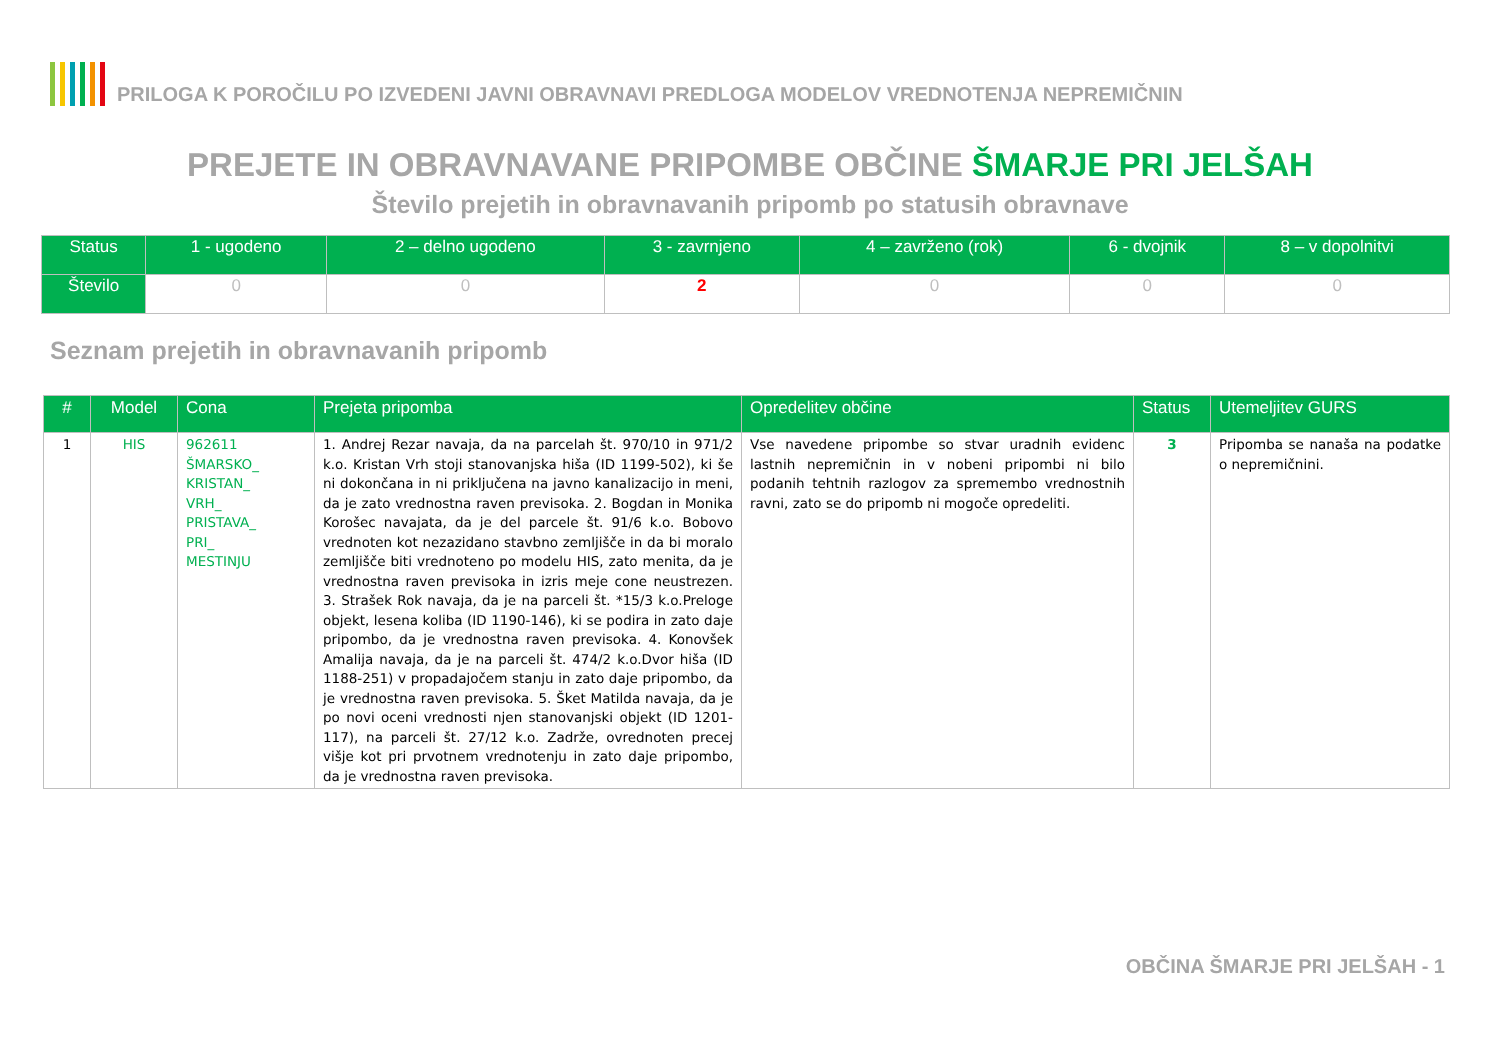PRILOGA K POROČILU PO IZVEDENI JAVNI OBRAVNAVI PREDLOGA MODELOV VREDNOTENJA NEPREMIČNIN
PREJETE IN OBRAVNAVANE PRIPOMBE OBČINE ŠMARJE PRI JELŠAH
Število prejetih in obravnavanih pripomb po statusih obravnave
| Status | 1 - ugodeno | 2 – delno ugodeno | 3 - zavrnjeno | 4 – zavrženo (rok) | 6 - dvojnik | 8 – v dopolnitvi |
| --- | --- | --- | --- | --- | --- | --- |
| Število | 0 | 0 | 2 | 0 | 0 | 0 |
Seznam prejetih in obravnavanih pripomb
| # | Model | Cona | Prejeta pripomba | Opredelitev občine | Status | Utemeljitev GURS |
| --- | --- | --- | --- | --- | --- | --- |
| 1 | HIS | 962611 ŠMARSKO_ KRISTAN_ VRH_ PRISTAVA_ PRI_ MESTINJU | 1. Andrej Rezar navaja, da na parcelah št. 970/10 in 971/2 k.o. Kristan Vrh stoji stanovanjska hiša (ID 1199-502), ki še ni dokončana in ni priključena na javno kanalizacijo in meni, da je zato vrednostna raven previsoka. 2. Bogdan in Monika Korošec navajata, da je del parcele št. 91/6 k.o. Bobovo vrednoten kot nezazidano stavbno zemljišče in da bi moralo zemljišče biti vrednoteno po modelu HIS, zato menita, da je vrednostna raven previsoka in izris meje cone neustrezen. 3. Strašek Rok navaja, da je na parceli št. *15/3 k.o.Preloge objekt, lesena koliba (ID 1190-146), ki se podira in zato daje pripombo, da je vrednostna raven previsoka. 4. Konovšek Amalija navaja, da je na parceli št. 474/2 k.o.Dvor hiša (ID 1188-251) v propadajočem stanju in zato daje pripombo, da je vrednostna raven previsoka. 5. Šket Matilda navaja, da je po novi oceni vrednosti njen stanovanjski objekt (ID 1201-117), na parceli št. 27/12 k.o. Zadrže, ovrednoten precej višje kot pri prvotnem vrednotenju in zato daje pripombo, da je vrednostna raven previsoka. | Vse navedene pripombe so stvar uradnih evidenc lastnih nepremičnin in v nobeni pripombi ni bilo podanih tehtnih razlogov za spremembo vrednostnih ravni, zato se do pripomb ni mogoče opredeliti. | 3 | Pripomba se nanaša na podatke o nepremičnini. |
OBČINA ŠMARJE PRI JELŠAH - 1